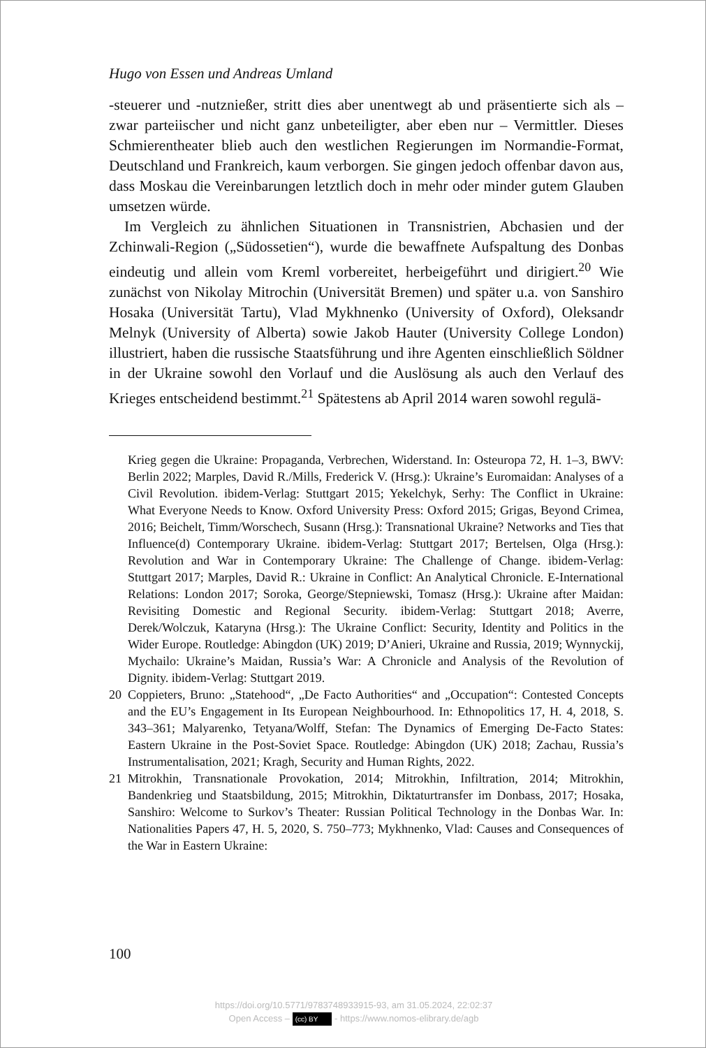Hugo von Essen und Andreas Umland
-steuerer und -nutznießer, stritt dies aber unentwegt ab und präsentierte sich als – zwar parteiischer und nicht ganz unbeteiligter, aber eben nur – Vermittler. Dieses Schmierentheater blieb auch den westlichen Regierungen im Normandie-Format, Deutschland und Frankreich, kaum verborgen. Sie gingen jedoch offenbar davon aus, dass Moskau die Vereinbarungen letztlich doch in mehr oder minder gutem Glauben umsetzen würde.
Im Vergleich zu ähnlichen Situationen in Transnistrien, Abchasien und der Zchinwali-Region („Südossetien“), wurde die bewaffnete Aufspaltung des Donbas eindeutig und allein vom Kreml vorbereitet, herbeigeführt und dirigiert.<sup>20</sup> Wie zunächst von Nikolay Mitrochin (Universität Bremen) und später u.a. von Sanshiro Hosaka (Universität Tartu), Vlad Mykhnenko (University of Oxford), Oleksandr Melnyk (University of Alberta) sowie Jakob Hauter (University College London) illustriert, haben die russische Staatsführung und ihre Agenten einschließlich Söldner in der Ukraine sowohl den Vorlauf und die Auslösung als auch den Verlauf des Krieges entscheidend bestimmt.<sup>21</sup> Spätestens ab April 2014 waren sowohl regulä-
Krieg gegen die Ukraine: Propaganda, Verbrechen, Widerstand. In: Osteuropa 72, H. 1–3, BWV: Berlin 2022; Marples, David R./Mills, Frederick V. (Hrsg.): Ukraine’s Euromaidan: Analyses of a Civil Revolution. ibidem-Verlag: Stuttgart 2015; Yekelchyk, Serhy: The Conflict in Ukraine: What Everyone Needs to Know. Oxford University Press: Oxford 2015; Grigas, Beyond Crimea, 2016; Beichelt, Timm/Worschech, Susann (Hrsg.): Transnational Ukraine? Networks and Ties that Influence(d) Contemporary Ukraine. ibidem-Verlag: Stuttgart 2017; Bertelsen, Olga (Hrsg.): Revolution and War in Contemporary Ukraine: The Challenge of Change. ibidem-Verlag: Stuttgart 2017; Marples, David R.: Ukraine in Conflict: An Analytical Chronicle. E-International Relations: London 2017; Soroka, George/Stepniewski, Tomasz (Hrsg.): Ukraine after Maidan: Revisiting Domestic and Regional Security. ibidem-Verlag: Stuttgart 2018; Averre, Derek/Wolczuk, Kataryna (Hrsg.): The Ukraine Conflict: Security, Identity and Politics in the Wider Europe. Routledge: Abingdon (UK) 2019; D’Anieri, Ukraine and Russia, 2019; Wynnyckij, Mychailo: Ukraine’s Maidan, Russia’s War: A Chronicle and Analysis of the Revolution of Dignity. ibidem-Verlag: Stuttgart 2019.
20 Coppieters, Bruno: „Statehood“, „De Facto Authorities“ and „Occupation“: Contested Concepts and the EU’s Engagement in Its European Neighbourhood. In: Ethnopolitics 17, H. 4, 2018, S. 343–361; Malyarenko, Tetyana/Wolff, Stefan: The Dynamics of Emerging De-Facto States: Eastern Ukraine in the Post-Soviet Space. Routledge: Abingdon (UK) 2018; Zachau, Russia’s Instrumentalisation, 2021; Kragh, Security and Human Rights, 2022.
21 Mitrokhin, Transnationale Provokation, 2014; Mitrokhin, Infiltration, 2014; Mitrokhin, Bandenkrieg und Staatsbildung, 2015; Mitrokhin, Diktaturtransfer im Donbass, 2017; Hosaka, Sanshiro: Welcome to Surkov’s Theater: Russian Political Technology in the Donbas War. In: Nationalities Papers 47, H. 5, 2020, S. 750–773; Mykhnenko, Vlad: Causes and Consequences of the War in Eastern Ukraine:
100
https://doi.org/10.5771/9783748933915-93, am 31.05.2024, 22:02:37
Open Access – (cc) BY - https://www.nomos-elibrary.de/agb